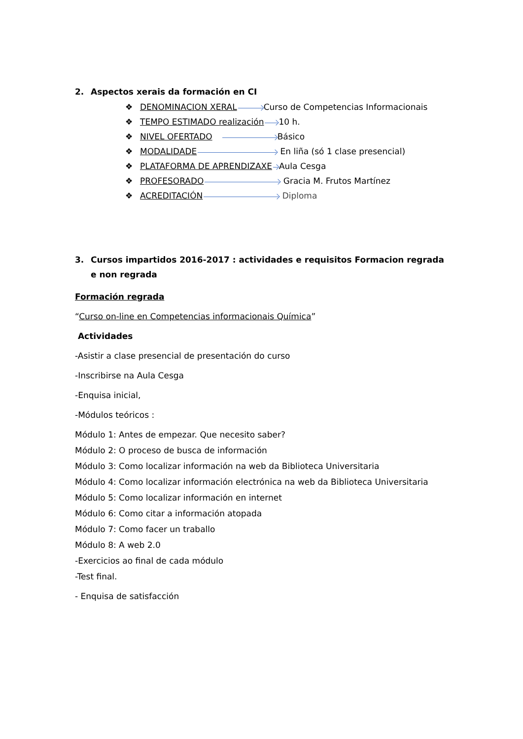2. Aspectos xerais da formación en CI
❖ DENOMINACION XERAL Curso de Competencias Informacionais
❖ TEMPO ESTIMADO realización 10 h.
❖ NIVEL OFERTADO Básico
❖ MODALIDADE En liña (só 1 clase presencial)
❖ PLATAFORMA DE APRENDIZAXE Aula Cesga
❖ PROFESORADO Gracia M. Frutos Martínez
❖ ACREDITACIÓN Diploma
3. Cursos impartidos 2016-2017 : actividades e requisitos Formacion regrada e non regrada
Formación regrada
“Curso on-line en Competencias informacionais Química”
Actividades
-Asistir a clase presencial de presentación do curso
-Inscribirse na Aula Cesga
-Enquisa inicial,
-Módulos teóricos :
Módulo 1: Antes de empezar. Que necesito saber?
Módulo 2: O proceso de busca de información
Módulo 3: Como localizar información na web da Biblioteca Universitaria
Módulo 4: Como localizar información electrónica na web da Biblioteca Universitaria
Módulo 5: Como localizar información en internet
Módulo 6: Como citar a información atopada
Módulo 7: Como facer un traballo
Módulo 8: A web 2.0
-Exercicios ao final de cada módulo
-Test final.
- Enquisa de satisfacción